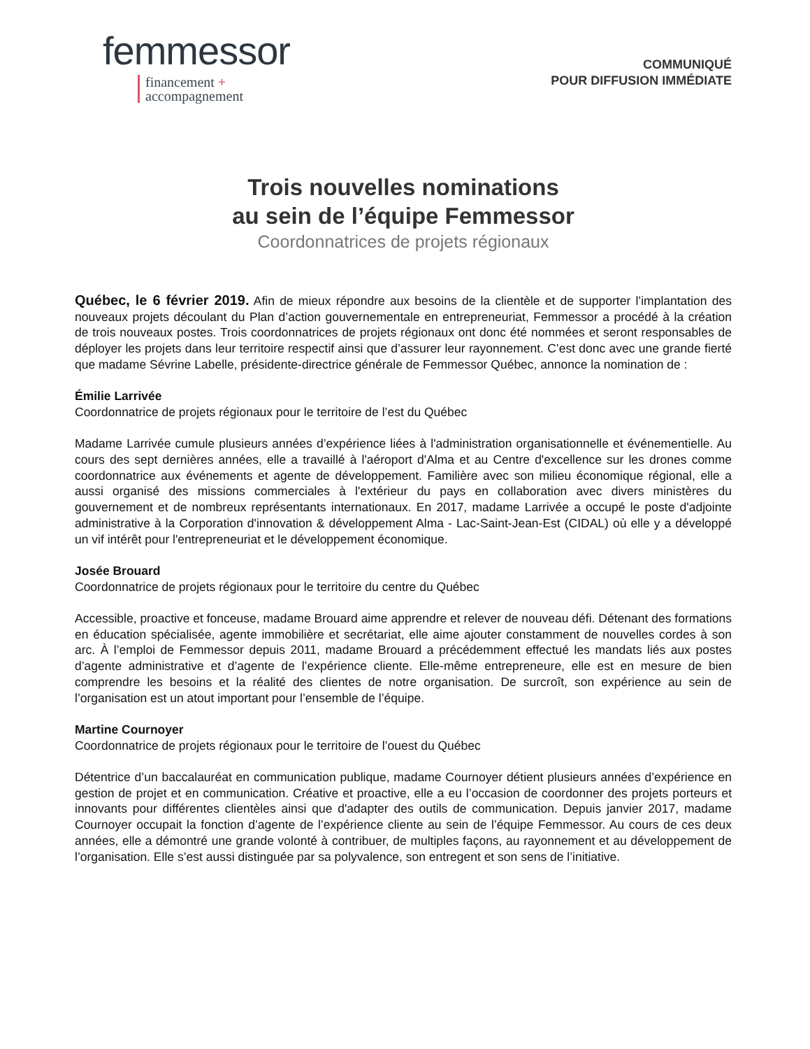femmessor
financement +
accompagnement
COMMUNIQUÉ
POUR DIFFUSION IMMÉDIATE
Trois nouvelles nominations
au sein de l’équipe Femmessor
Coordonnatrices de projets régionaux
Québec, le 6 février 2019. Afin de mieux répondre aux besoins de la clientèle et de supporter l’implantation des nouveaux projets découlant du Plan d’action gouvernementale en entrepreneuriat, Femmessor a procédé à la création de trois nouveaux postes. Trois coordonnatrices de projets régionaux ont donc été nommées et seront responsables de déployer les projets dans leur territoire respectif ainsi que d’assurer leur rayonnement. C’est donc avec une grande fierté que madame Sévrine Labelle, présidente-directrice générale de Femmessor Québec, annonce la nomination de :
Émilie Larrivée
Coordonnatrice de projets régionaux pour le territoire de l’est du Québec
Madame Larrivée cumule plusieurs années d’expérience liées à l'administration organisationnelle et événementielle. Au cours des sept dernières années, elle a travaillé à l'aéroport d'Alma et au Centre d'excellence sur les drones comme coordonnatrice aux événements et agente de développement. Familière avec son milieu économique régional, elle a aussi organisé des missions commerciales à l'extérieur du pays en collaboration avec divers ministères du gouvernement et de nombreux représentants internationaux. En 2017, madame Larrivée a occupé le poste d'adjointe administrative à la Corporation d'innovation & développement Alma - Lac-Saint-Jean-Est (CIDAL) où elle y a développé un vif intérêt pour l'entrepreneuriat et le développement économique.
Josée Brouard
Coordonnatrice de projets régionaux pour le territoire du centre du Québec
Accessible, proactive et fonceuse, madame Brouard aime apprendre et relever de nouveau défi. Détenant des formations en éducation spécialisée, agente immobilière et secrétariat, elle aime ajouter constamment de nouvelles cordes à son arc. À l’emploi de Femmessor depuis 2011, madame Brouard a précédemment effectué les mandats liés aux postes d’agente administrative et d’agente de l’expérience cliente. Elle-même entrepreneure, elle est en mesure de bien comprendre les besoins et la réalité des clientes de notre organisation. De surcroît, son expérience au sein de l’organisation est un atout important pour l’ensemble de l’équipe.
Martine Cournoyer
Coordonnatrice de projets régionaux pour le territoire de l’ouest du Québec
Détentrice d’un baccalauréat en communication publique, madame Cournoyer détient plusieurs années d’expérience en gestion de projet et en communication. Créative et proactive, elle a eu l’occasion de coordonner des projets porteurs et innovants pour différentes clientèles ainsi que d'adapter des outils de communication. Depuis janvier 2017, madame Cournoyer occupait la fonction d’agente de l’expérience cliente au sein de l’équipe Femmessor. Au cours de ces deux années, elle a démontré une grande volonté à contribuer, de multiples façons, au rayonnement et au développement de l’organisation. Elle s’est aussi distinguée par sa polyvalence, son entregent et son sens de l’initiative.